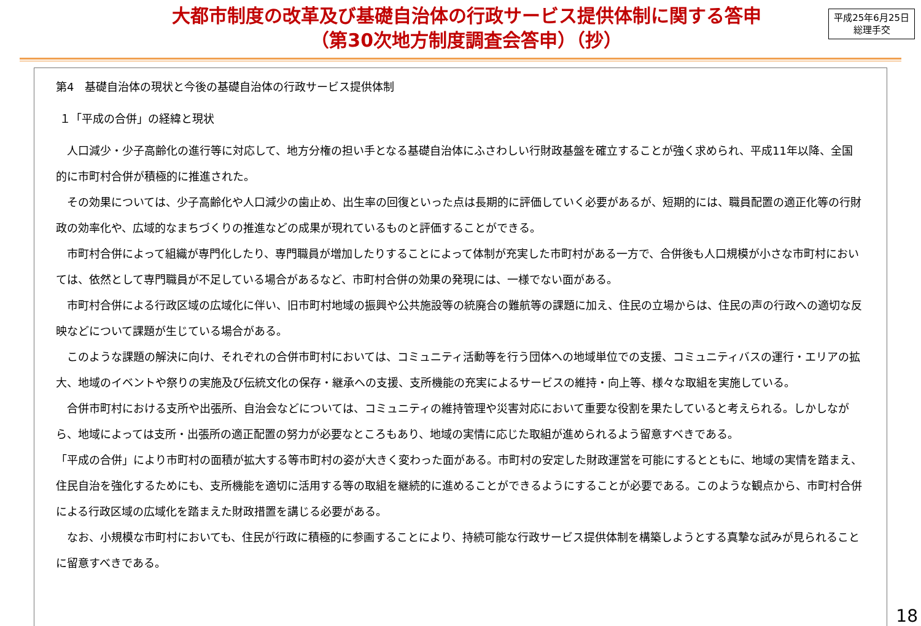大都市制度の改革及び基礎自治体の行政サービス提供体制に関する答申
（第30次地方制度調査会答申）（抄）
平成25年6月25日
総理手交
第4　基礎自治体の現状と今後の基礎自治体の行政サービス提供体制
１「平成の合併」の経緯と現状
　人口減少・少子高齢化の進行等に対応して、地方分権の担い手となる基礎自治体にふさわしい行財政基盤を確立することが強く求められ、平成11年以降、全国的に市町村合併が積極的に推進された。
　その効果については、少子高齢化や人口減少の歯止め、出生率の回復といった点は長期的に評価していく必要があるが、短期的には、職員配置の適正化等の行財政の効率化や、広域的なまちづくりの推進などの成果が現れているものと評価することができる。
　市町村合併によって組織が専門化したり、専門職員が増加したりすることによって体制が充実した市町村がある一方で、合併後も人口規模が小さな市町村においては、依然として専門職員が不足している場合があるなど、市町村合併の効果の発現には、一様でない面がある。
　市町村合併による行政区域の広域化に伴い、旧市町村地域の振興や公共施設等の統廃合の難航等の課題に加え、住民の立場からは、住民の声の行政への適切な反映などについて課題が生じている場合がある。
　このような課題の解決に向け、それぞれの合併市町村においては、コミュニティ活動等を行う団体への地域単位での支援、コミュニティバスの運行・エリアの拡大、地域のイベントや祭りの実施及び伝統文化の保存・継承への支援、支所機能の充実によるサービスの維持・向上等、様々な取組を実施している。
　合併市町村における支所や出張所、自治会などについては、コミュニティの維持管理や災害対応において重要な役割を果たしていると考えられる。しかしながら、地域によっては支所・出張所の適正配置の努力が必要なところもあり、地域の実情に応じた取組が進められるよう留意すべきである。
「平成の合併」により市町村の面積が拡大する等市町村の姿が大きく変わった面がある。市町村の安定した財政運営を可能にするとともに、地域の実情を踏まえ、住民自治を強化するためにも、支所機能を適切に活用する等の取組を継続的に進めることができるようにすることが必要である。このような観点から、市町村合併による行政区域の広域化を踏まえた財政措置を講じる必要がある。
　なお、小規模な市町村においても、住民が行政に積極的に参画することにより、持続可能な行政サービス提供体制を構築しようとする真摯な試みが見られることに留意すべきである。
18